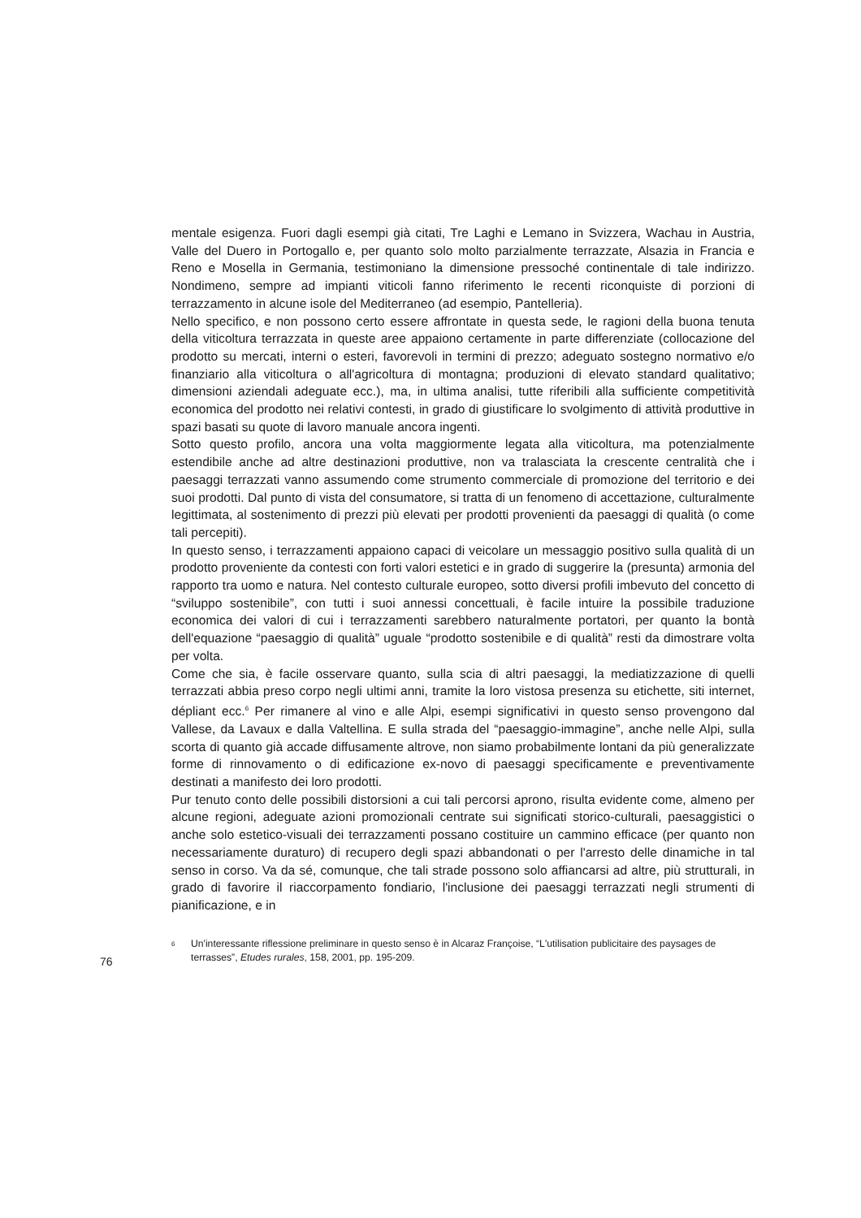mentale esigenza. Fuori dagli esempi già citati, Tre Laghi e Lemano in Svizzera, Wachau in Austria, Valle del Duero in Portogallo e, per quanto solo molto parzialmente terrazzate, Alsazia in Francia e Reno e Mosella in Germania, testimoniano la dimensione pressoché continentale di tale indirizzo. Nondimeno, sempre ad impianti viticoli fanno riferimento le recenti riconquiste di porzioni di terrazzamento in alcune isole del Mediterraneo (ad esempio, Pantelleria).
Nello specifico, e non possono certo essere affrontate in questa sede, le ragioni della buona tenuta della viticoltura terrazzata in queste aree appaiono certamente in parte differenziate (collocazione del prodotto su mercati, interni o esteri, favorevoli in termini di prezzo; adeguato sostegno normativo e/o finanziario alla viticoltura o all'agricoltura di montagna; produzioni di elevato standard qualitativo; dimensioni aziendali adeguate ecc.), ma, in ultima analisi, tutte riferibili alla sufficiente competitività economica del prodotto nei relativi contesti, in grado di giustificare lo svolgimento di attività produttive in spazi basati su quote di lavoro manuale ancora ingenti.
Sotto questo profilo, ancora una volta maggiormente legata alla viticoltura, ma potenzialmente estendibile anche ad altre destinazioni produttive, non va tralasciata la crescente centralità che i paesaggi terrazzati vanno assumendo come strumento commerciale di promozione del territorio e dei suoi prodotti. Dal punto di vista del consumatore, si tratta di un fenomeno di accettazione, culturalmente legittimata, al sostenimento di prezzi più elevati per prodotti provenienti da paesaggi di qualità (o come tali percepiti).
In questo senso, i terrazzamenti appaiono capaci di veicolare un messaggio positivo sulla qualità di un prodotto proveniente da contesti con forti valori estetici e in grado di suggerire la (presunta) armonia del rapporto tra uomo e natura. Nel contesto culturale europeo, sotto diversi profili imbevuto del concetto di “sviluppo sostenibile”, con tutti i suoi annessi concettuali, è facile intuire la possibile traduzione economica dei valori di cui i terrazzamenti sarebbero naturalmente portatori, per quanto la bontà dell'equazione “paesaggio di qualità” uguale “prodotto sostenibile e di qualità” resti da dimostrare volta per volta.
Come che sia, è facile osservare quanto, sulla scia di altri paesaggi, la mediatizzazione di quelli terrazzati abbia preso corpo negli ultimi anni, tramite la loro vistosa presenza su etichette, siti internet, dépliant ecc.<sup>6</sup> Per rimanere al vino e alle Alpi, esempi significativi in questo senso provengono dal Vallese, da Lavaux e dalla Valtellina. E sulla strada del “paesaggio-immagine”, anche nelle Alpi, sulla scorta di quanto già accade diffusamente altrove, non siamo probabilmente lontani da più generalizzate forme di rinnovamento o di edificazione ex-novo di paesaggi specificamente e preventivamente destinati a manifesto dei loro prodotti.
Pur tenuto conto delle possibili distorsioni a cui tali percorsi aprono, risulta evidente come, almeno per alcune regioni, adeguate azioni promozionali centrate sui significati storico-culturali, paesaggistici o anche solo estetico-visuali dei terrazzamenti possano costituire un cammino efficace (per quanto non necessariamente duraturo) di recupero degli spazi abbandonati o per l'arresto delle dinamiche in tal senso in corso. Va da sé, comunque, che tali strade possono solo affiancarsi ad altre, più strutturali, in grado di favorire il riaccorpamento fondiario, l'inclusione dei paesaggi terrazzati negli strumenti di pianificazione, e in
76
<sup>6</sup>
Un'interessante riflessione preliminare in questo senso è in Alcaraz Françoise, “L'utilisation publicitaire des paysages de terrasses”, Etudes rurales, 158, 2001, pp. 195-209.